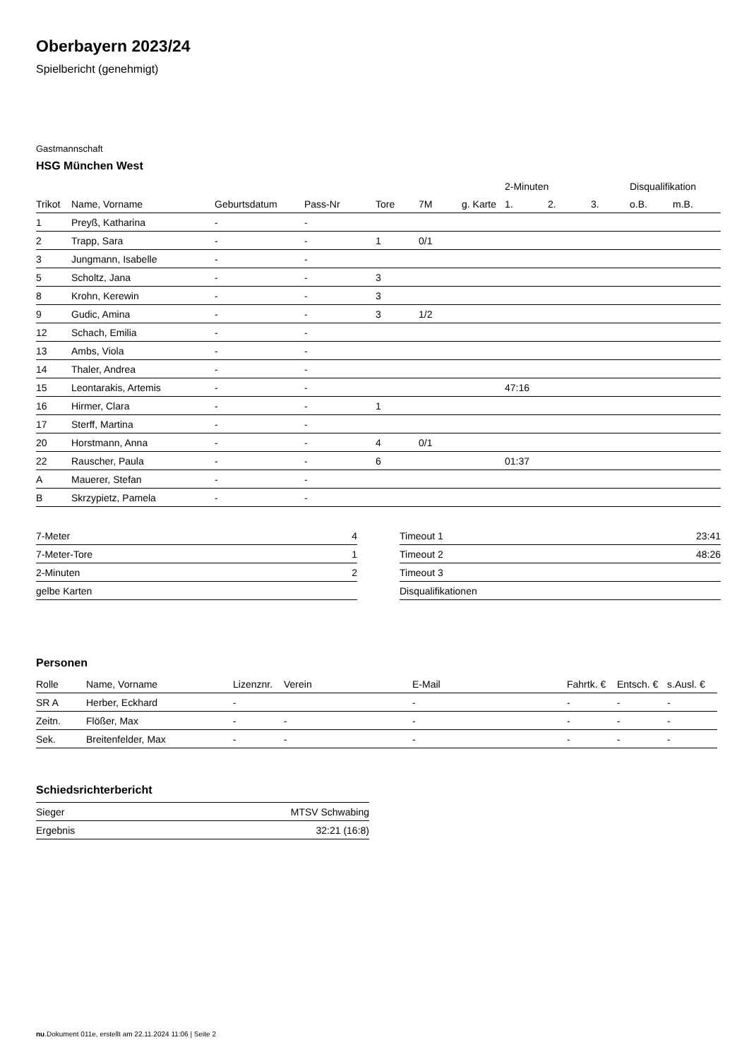Oberbayern 2023/24
Spielbericht (genehmigt)
Gastmannschaft
HSG München West
| | | | | | | | 2-Minuten | | | Disqualifikation | |
| --- | --- | --- | --- | --- | --- | --- | --- | --- | --- | --- | --- |
| Trikot | Name, Vorname | Geburtsdatum | Pass-Nr | Tore | 7M | g. Karte | 1. | 2. | 3. | o.B. | m.B. |
| 1 | Preyß, Katharina | - | - | | | | | | | | |
| 2 | Trapp, Sara | - | - | 1 | 0/1 | | | | | | |
| 3 | Jungmann, Isabelle | - | - | | | | | | | | |
| 5 | Scholtz, Jana | - | - | 3 | | | | | | | |
| 8 | Krohn, Kerewin | - | - | 3 | | | | | | | |
| 9 | Gudic, Amina | - | - | 3 | 1/2 | | | | | | |
| 12 | Schach, Emilia | - | - | | | | | | | | |
| 13 | Ambs, Viola | - | - | | | | | | | | |
| 14 | Thaler, Andrea | - | - | | | | | | | | |
| 15 | Leontarakis, Artemis | - | - | | | | 47:16 | | | | |
| 16 | Hirmer, Clara | - | - | 1 | | | | | | | |
| 17 | Sterff, Martina | - | - | | | | | | | | |
| 20 | Horstmann, Anna | - | - | 4 | 0/1 | | | | | | |
| 22 | Rauscher, Paula | - | - | 6 | | | 01:37 | | | | |
| A | Mauerer, Stefan | - | - | | | | | | | | |
| B | Skrzypietz, Pamela | - | - | | | | | | | | |
| 7-Meter | 4 |
| 7-Meter-Tore | 1 |
| 2-Minuten | 2 |
| gelbe Karten | |
| Timeout 1 | 23:41 |
| Timeout 2 | 48:26 |
| Timeout 3 | |
| Disqualifikationen | |
Personen
| Rolle | Name, Vorname | Lizenznr. | Verein | E-Mail | Fahrtk. € | Entsch. € | s.Ausl. € |
| --- | --- | --- | --- | --- | --- | --- | --- |
| SR A | Herber, Eckhard | - | | - | - | - | - |
| Zeitn. | Flößer, Max | - | - | - | - | - | - |
| Sek. | Breitenfelder, Max | - | - | - | - | - | - |
Schiedsrichterbericht
| Sieger | MTSV Schwabing |
| Ergebnis | 32:21 (16:8) |
nu.Dokument 011e, erstellt am 22.11.2024 11:06 | Seite 2